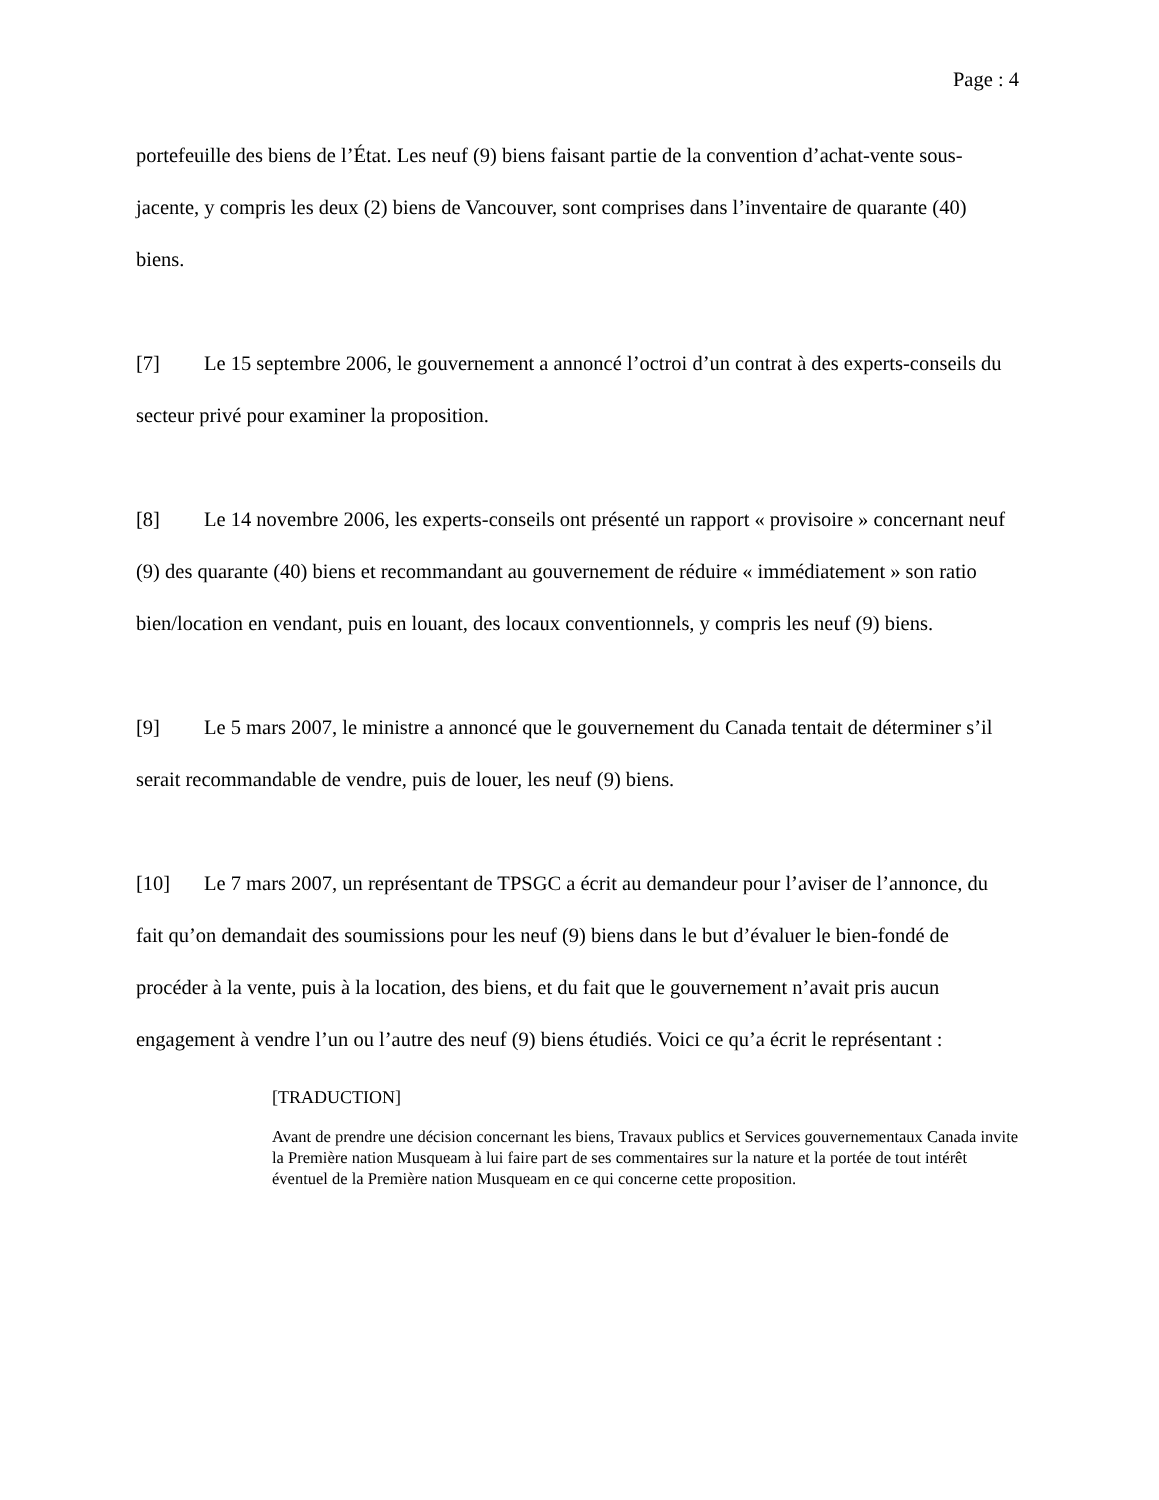Page : 4
portefeuille des biens de l’État. Les neuf (9) biens faisant partie de la convention d’achat-vente sous-jacente, y compris les deux (2) biens de Vancouver, sont comprises dans l’inventaire de quarante (40) biens.
[7] Le 15 septembre 2006, le gouvernement a annoncé l’octroi d’un contrat à des experts-conseils du secteur privé pour examiner la proposition.
[8] Le 14 novembre 2006, les experts-conseils ont présenté un rapport « provisoire » concernant neuf (9) des quarante (40) biens et recommandant au gouvernement de réduire « immédiatement » son ratio bien/location en vendant, puis en louant, des locaux conventionnels, y compris les neuf (9) biens.
[9] Le 5 mars 2007, le ministre a annoncé que le gouvernement du Canada tentait de déterminer s’il serait recommandable de vendre, puis de louer, les neuf (9) biens.
[10] Le 7 mars 2007, un représentant de TPSGC a écrit au demandeur pour l’aviser de l’annonce, du fait qu’on demandait des soumissions pour les neuf (9) biens dans le but d’évaluer le bien-fondé de procéder à la vente, puis à la location, des biens, et du fait que le gouvernement n’avait pris aucun engagement à vendre l’un ou l’autre des neuf (9) biens étudiés. Voici ce qu’a écrit le représentant :
[TRADUCTION]
Avant de prendre une décision concernant les biens, Travaux publics et Services gouvernementaux Canada invite la Première nation Musqueam à lui faire part de ses commentaires sur la nature et la portée de tout intérêt éventuel de la Première nation Musqueam en ce qui concerne cette proposition.